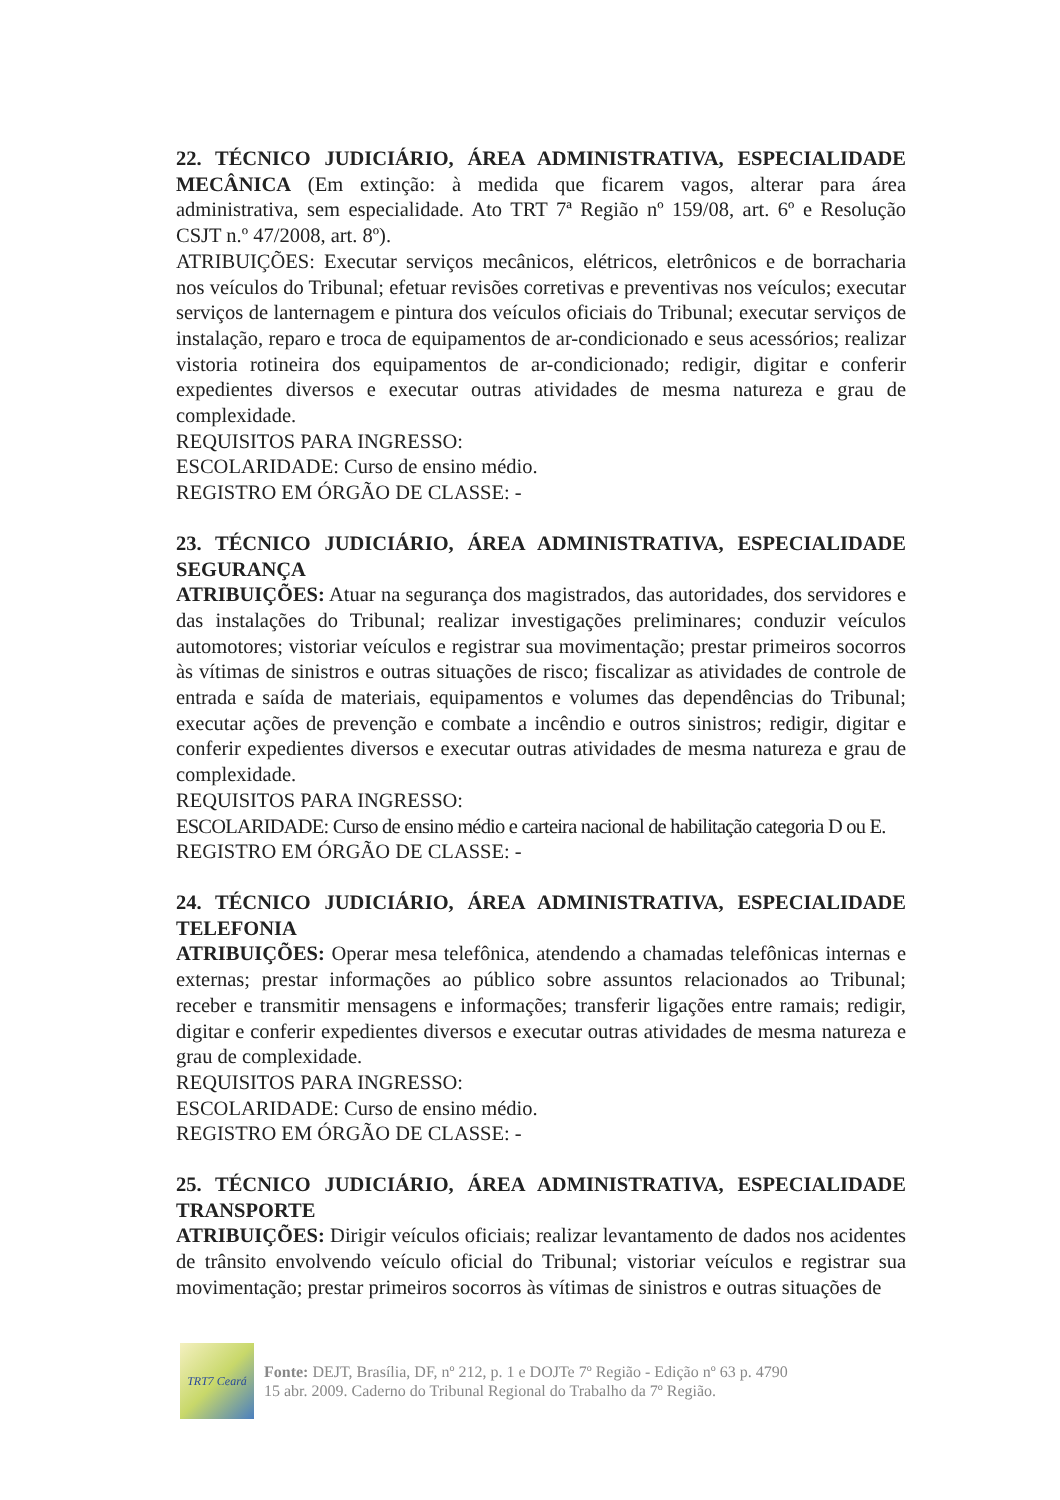22. TÉCNICO JUDICIÁRIO, ÁREA ADMINISTRATIVA, ESPECIALIDADE MECÂNICA (Em extinção: à medida que ficarem vagos, alterar para área administrativa, sem especialidade. Ato TRT 7ª Região nº 159/08, art. 6º e Resolução CSJT n.º 47/2008, art. 8º).
ATRIBUIÇÕES: Executar serviços mecânicos, elétricos, eletrônicos e de borracharia nos veículos do Tribunal; efetuar revisões corretivas e preventivas nos veículos; executar serviços de lanternagem e pintura dos veículos oficiais do Tribunal; executar serviços de instalação, reparo e troca de equipamentos de ar-condicionado e seus acessórios; realizar vistoria rotineira dos equipamentos de ar-condicionado; redigir, digitar e conferir expedientes diversos e executar outras atividades de mesma natureza e grau de complexidade.
REQUISITOS PARA INGRESSO:
ESCOLARIDADE: Curso de ensino médio.
REGISTRO EM ÓRGÃO DE CLASSE: -
23. TÉCNICO JUDICIÁRIO, ÁREA ADMINISTRATIVA, ESPECIALIDADE SEGURANÇA
ATRIBUIÇÕES: Atuar na segurança dos magistrados, das autoridades, dos servidores e das instalações do Tribunal; realizar investigações preliminares; conduzir veículos automotores; vistoriar veículos e registrar sua movimentação; prestar primeiros socorros às vítimas de sinistros e outras situações de risco; fiscalizar as atividades de controle de entrada e saída de materiais, equipamentos e volumes das dependências do Tribunal; executar ações de prevenção e combate a incêndio e outros sinistros; redigir, digitar e conferir expedientes diversos e executar outras atividades de mesma natureza e grau de complexidade.
REQUISITOS PARA INGRESSO:
ESCOLARIDADE: Curso de ensino médio e carteira nacional de habilitação categoria D ou E.
REGISTRO EM ÓRGÃO DE CLASSE: -
24. TÉCNICO JUDICIÁRIO, ÁREA ADMINISTRATIVA, ESPECIALIDADE TELEFONIA
ATRIBUIÇÕES: Operar mesa telefônica, atendendo a chamadas telefônicas internas e externas; prestar informações ao público sobre assuntos relacionados ao Tribunal; receber e transmitir mensagens e informações; transferir ligações entre ramais; redigir, digitar e conferir expedientes diversos e executar outras atividades de mesma natureza e grau de complexidade.
REQUISITOS PARA INGRESSO:
ESCOLARIDADE: Curso de ensino médio.
REGISTRO EM ÓRGÃO DE CLASSE: -
25. TÉCNICO JUDICIÁRIO, ÁREA ADMINISTRATIVA, ESPECIALIDADE TRANSPORTE
ATRIBUIÇÕES: Dirigir veículos oficiais; realizar levantamento de dados nos acidentes de trânsito envolvendo veículo oficial do Tribunal; vistoriar veículos e registrar sua movimentação; prestar primeiros socorros às vítimas de sinistros e outras situações de
TRT7 Ceará
Fonte: DEJT, Brasília, DF, nº 212, p. 1 e DOJTe 7º Região - Edição nº 63 p. 4790
15 abr. 2009. Caderno do Tribunal Regional do Trabalho da 7º Região.